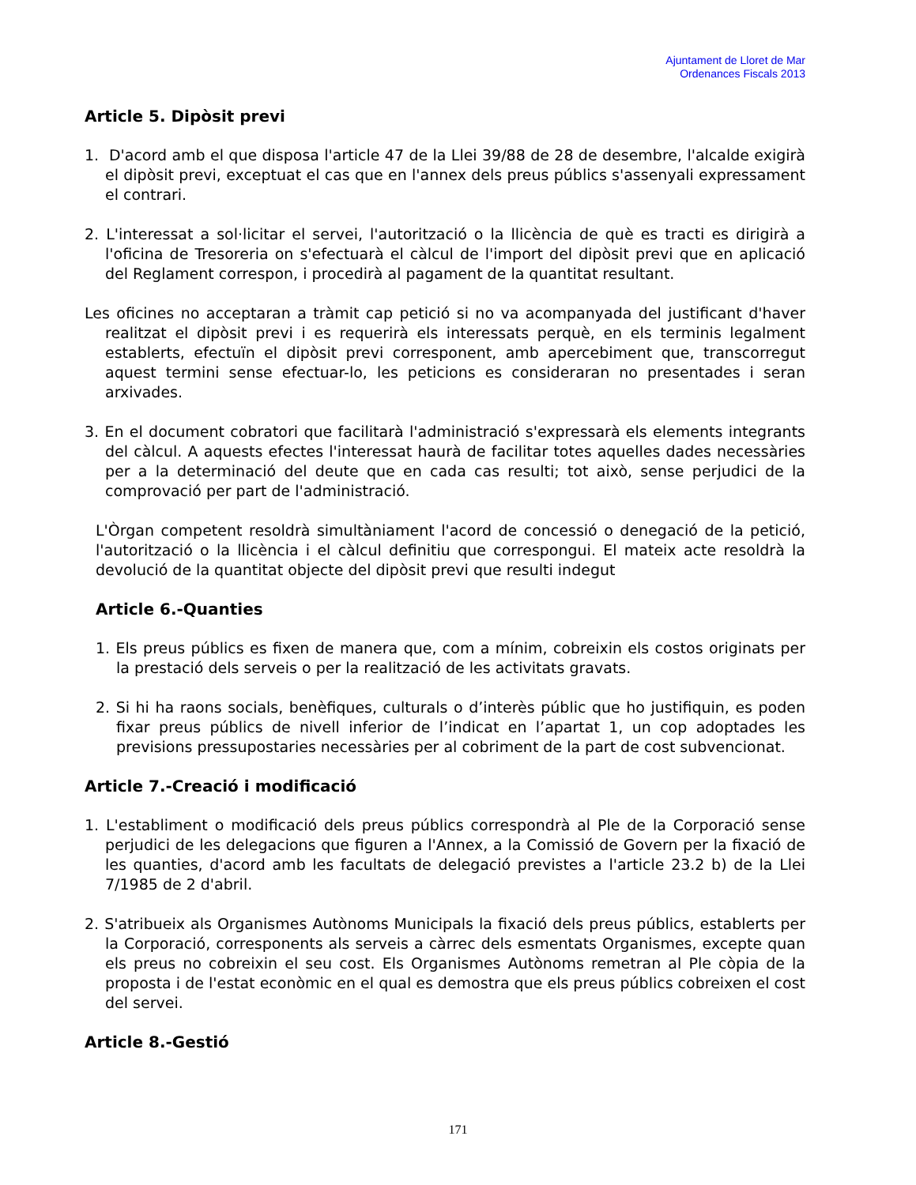Ajuntament de Lloret de Mar
Ordenances Fiscals 2013
Article 5. Dipòsit previ
1. D'acord amb el que disposa l'article 47 de la Llei 39/88 de 28 de desembre, l'alcalde exigirà el dipòsit previ, exceptuat el cas que en l'annex dels preus públics s'assenyali expressament el contrari.
2. L'interessat a sol·licitar el servei, l'autorització o la llicència de què es tracti es dirigirà a l'oficina de Tresoreria on s'efectuarà el càlcul de l'import del dipòsit previ que en aplicació del Reglament correspon, i procedirà al pagament de la quantitat resultant.
Les oficines no acceptaran a tràmit cap petició si no va acompanyada del justificant d'haver realitzat el dipòsit previ i es requerirà els interessats perquè, en els terminis legalment establerts, efectuïn el dipòsit previ corresponent, amb apercebiment que, transcorregut aquest termini sense efectuar-lo, les peticions es consideraran no presentades i seran arxivades.
3. En el document cobratori que facilitarà l'administració s'expressarà els elements integrants del càlcul. A aquests efectes l'interessat haurà de facilitar totes aquelles dades necessàries per a la determinació del deute que en cada cas resulti; tot això, sense perjudici de la comprovació per part de l'administració.
L'Òrgan competent resoldrà simultàniament l'acord de concessió o denegació de la petició, l'autorització o la llicència i el càlcul definitiu que correspongui. El mateix acte resoldrà la devolució de la quantitat objecte del dipòsit previ que resulti indegut
Article 6.-Quanties
1. Els preus públics es fixen de manera que, com a mínim, cobreixin els costos originats per la prestació dels serveis o per la realització de les activitats gravats.
2. Si hi ha raons socials, benèfiques, culturals o d’interès públic que ho justifiquin, es poden fixar preus públics de nivell inferior de l’indicat en l’apartat 1, un cop adoptades les previsions pressupostaries necessàries per al cobriment de la part de cost subvencionat.
Article 7.-Creació i modificació
1. L'establiment o modificació dels preus públics correspondrà al Ple de la Corporació sense perjudici de les delegacions que figuren a l'Annex, a la Comissió de Govern per la fixació de les quanties, d'acord amb les facultats de delegació previstes a l'article 23.2 b) de la Llei 7/1985 de 2 d'abril.
2. S'atribueix als Organismes Autònoms Municipals la fixació dels preus públics, establerts per la Corporació, corresponents als serveis a càrrec dels esmentats Organismes, excepte quan els preus no cobreixin el seu cost. Els Organismes Autònoms remetran al Ple còpia de la proposta i de l'estat econòmic en el qual es demostra que els preus públics cobreixen el cost del servei.
Article 8.-Gestió
171